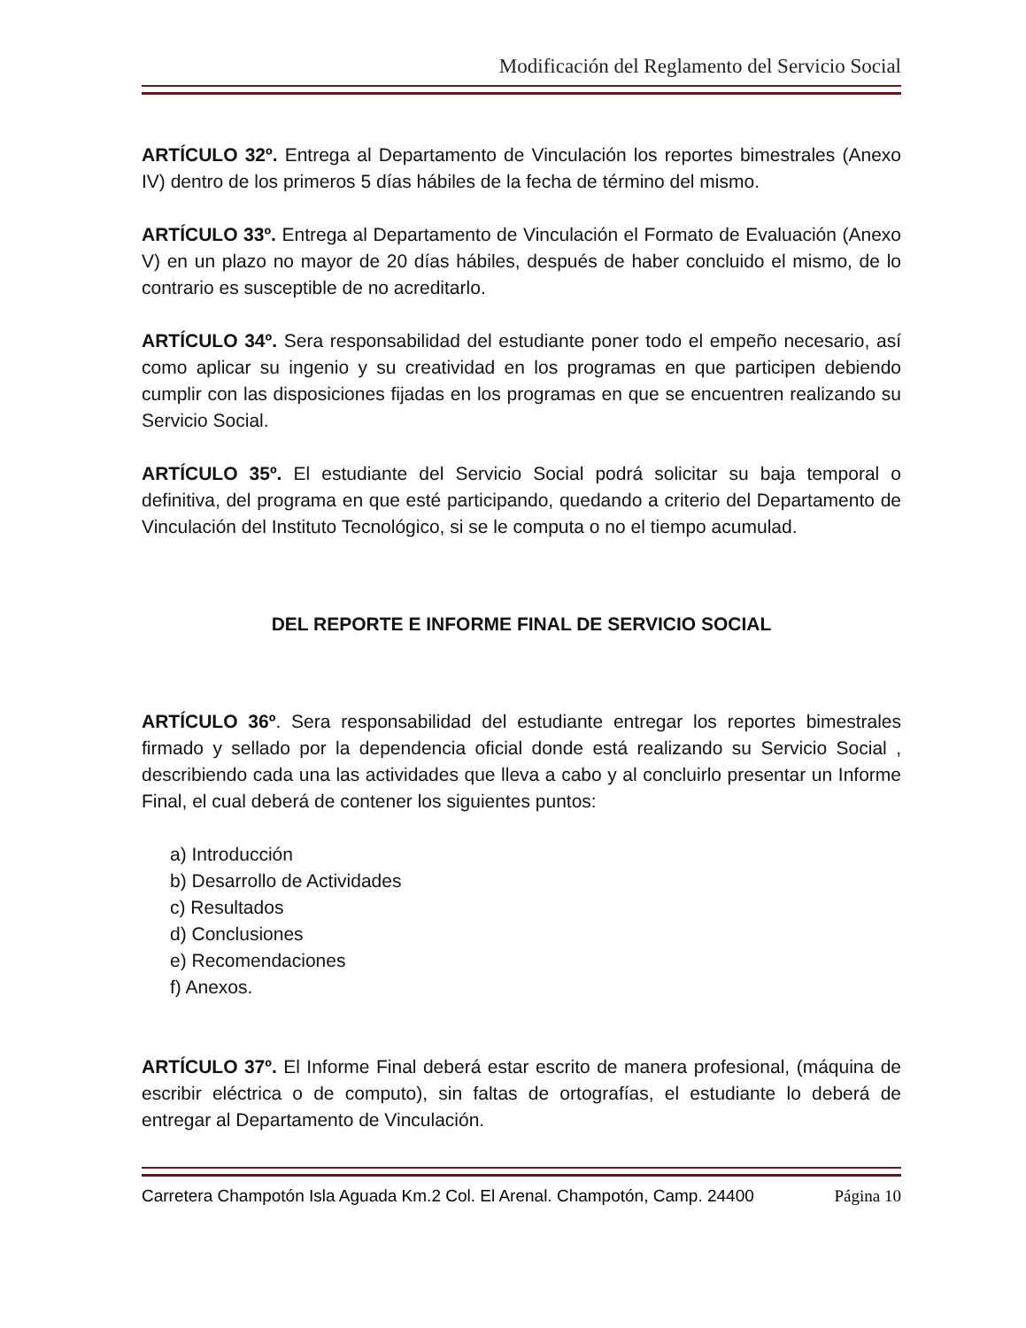Modificación del Reglamento del Servicio Social
ARTÍCULO 32º. Entrega al Departamento de Vinculación los reportes bimestrales (Anexo IV) dentro de los primeros 5 días hábiles de la fecha de término del mismo.
ARTÍCULO 33º. Entrega al Departamento de Vinculación el Formato de Evaluación (Anexo V) en un plazo no mayor de 20 días hábiles, después de haber concluido el mismo, de lo contrario es susceptible de no acreditarlo.
ARTÍCULO 34º. Sera responsabilidad del estudiante poner todo el empeño necesario, así como aplicar su ingenio y su creatividad en los programas en que participen debiendo cumplir con las disposiciones fijadas en los programas en que se encuentren realizando su Servicio Social.
ARTÍCULO 35º. El estudiante del Servicio Social podrá solicitar su baja temporal o definitiva, del programa en que esté participando, quedando a criterio del Departamento de Vinculación del Instituto Tecnológico, si se le computa o no el tiempo acumulad.
DEL REPORTE E INFORME FINAL DE SERVICIO SOCIAL
ARTÍCULO 36º. Sera responsabilidad del estudiante entregar los reportes bimestrales firmado y sellado por la dependencia oficial donde está realizando su Servicio Social , describiendo cada una las actividades que lleva a cabo y al concluirlo presentar un Informe Final, el cual deberá de contener los siguientes puntos:
a) Introducción
b) Desarrollo de Actividades
c) Resultados
d) Conclusiones
e) Recomendaciones
f) Anexos.
ARTÍCULO 37º. El Informe Final deberá estar escrito de manera profesional, (máquina de escribir eléctrica o de computo), sin faltas de ortografías, el estudiante lo deberá de entregar al Departamento de Vinculación.
Carretera Champotón Isla Aguada Km.2 Col. El Arenal. Champotón, Camp. 24400 Página 10